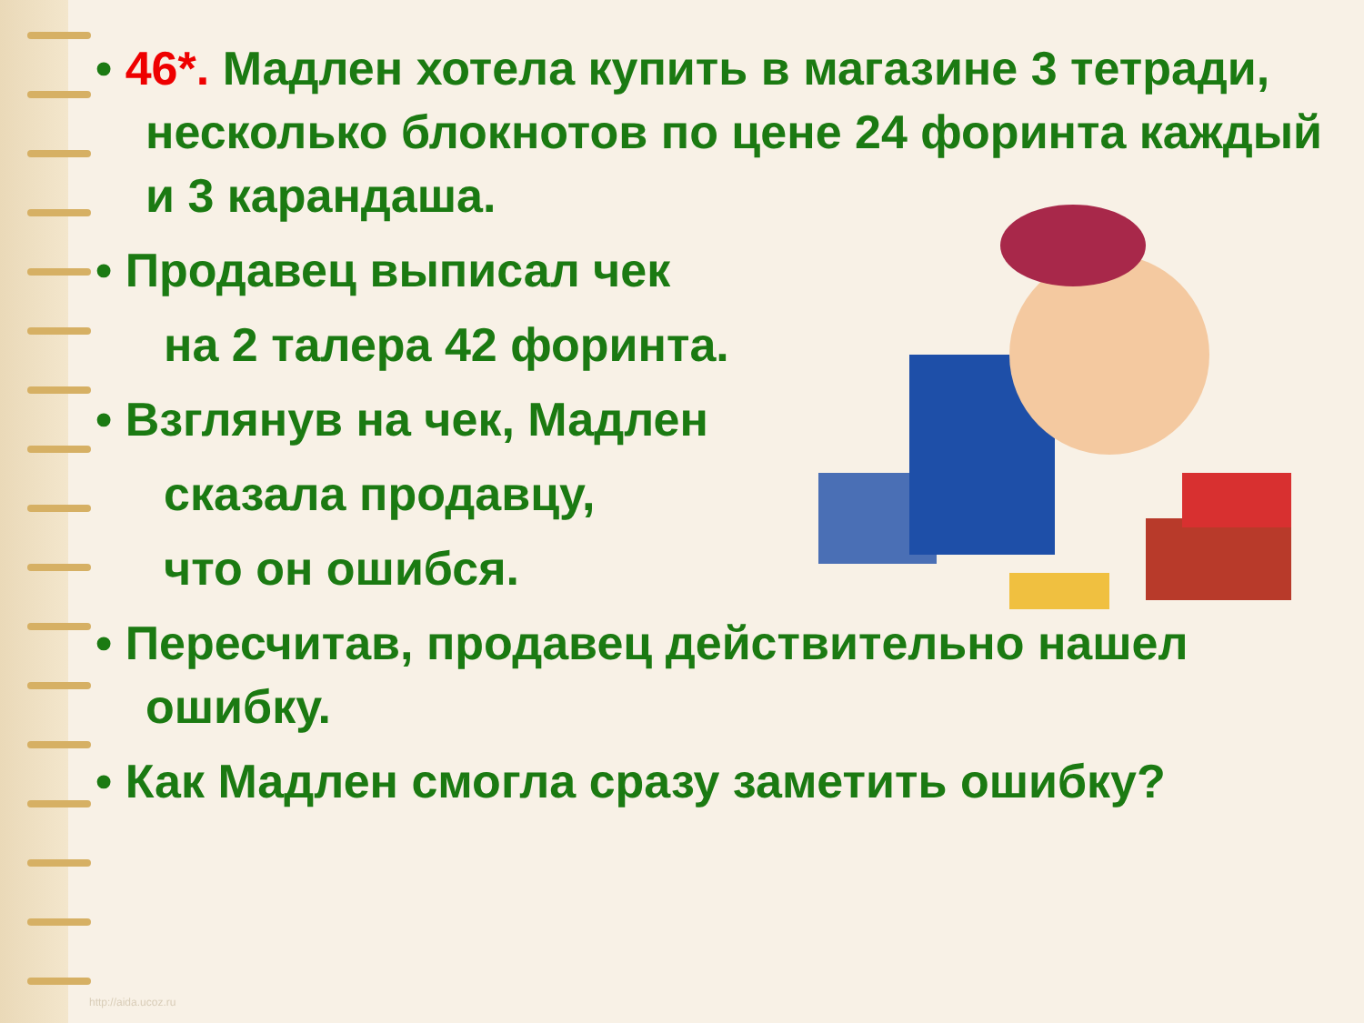• 46*. Мадлен хотела купить в магазине 3 тетради, несколько блокнотов по цене 24 форинта каждый и 3 карандаша.
• Продавец выписал чек
на 2 талера 42 форинта.
• Взглянув на чек, Мадлен
сказала продавцу,
что он ошибся.
• Пересчитав, продавец действительно нашел ошибку.
• Как Мадлен смогла сразу заметить ошибку?
http://aida.ucoz.ru